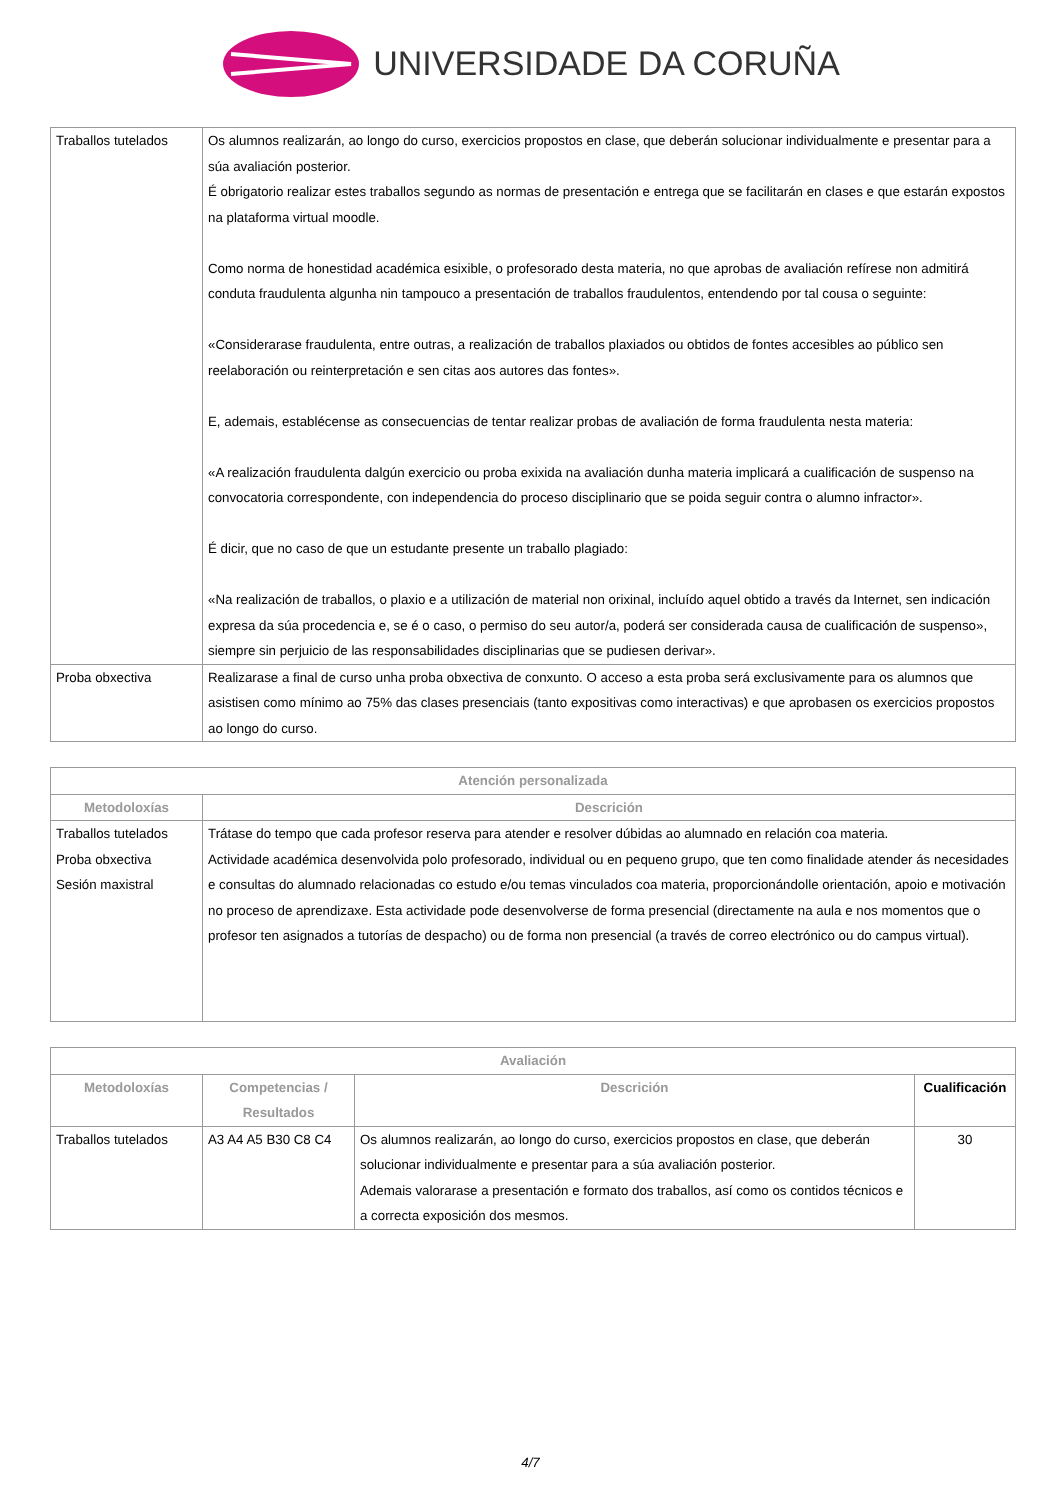UNIVERSIDADE DA CORUÑA
| Traballos tutelados | Os alumnos realizarán, ao longo do curso, exercicios propostos en clase, que deberán solucionar individualmente e presentar para a súa avaliación posterior. É obrigatorio realizar estes traballos segundo as normas de presentación e entrega que se facilitarán en clases e que estarán expostos na plataforma virtual moodle. Como norma de honestidad académica esixible, o profesorado desta materia, no que aprobas de avaliación refírese non admitirá conduta fraudulenta algunha nin tampouco a presentación de traballos fraudulentos, entendendo por tal cousa o seguinte: «Considerarase fraudulenta, entre outras, a realización de traballos plaxiados ou obtidos de fontes accesibles ao público sen reelaboración ou reinterpretación e sen citas aos autores das fontes». E, ademais, establécense as consecuencias de tentar realizar probas de avaliación de forma fraudulenta nesta materia: «A realización fraudulenta dalgún exercicio ou proba exixida na avaliación dunha materia implicará a cualificación de suspenso na convocatoria correspondente, con independencia do proceso disciplinario que se poida seguir contra o alumno infractor». É dicir, que no caso de que un estudante presente un traballo plagiado: «Na realización de traballos, o plaxio e a utilización de material non orixinal, incluído aquel obtido a través da Internet, sen indicación expresa da súa procedencia e, se é o caso, o permiso do seu autor/a, poderá ser considerada causa de cualificación de suspenso», siempre sin perjuicio de las responsabilidades disciplinarias que se pudiesen derivar». |
| Proba obxectiva | Realizarase a final de curso unha proba obxectiva de conxunto. O acceso a esta proba será exclusivamente para os alumnos que asistisen como mínimo ao 75% das clases presenciais (tanto expositivas como interactivas) e que aprobasen os exercicios propostos ao longo do curso. |
| Atención personalizada | |
| --- | --- |
| Metodoloxías | Descrición |
| Traballos tutelados Proba obxectiva Sesión maxistral | Trátase do tempo que cada profesor reserva para atender e resolver dúbidas ao alumnado en relación coa materia. Actividade académica desenvolvida polo profesorado, individual ou en pequeno grupo, que ten como finalidade atender ás necesidades e consultas do alumnado relacionadas co estudo e/ou temas vinculados coa materia, proporcionándolle orientación, apoio e motivación no proceso de aprendizaxe. Esta actividade pode desenvolverse de forma presencial (directamente na aula e nos momentos que o profesor ten asignados a tutorías de despacho) ou de forma non presencial (a través de correo electrónico ou do campus virtual). |
| Avaliación | | | |
| --- | --- | --- | --- |
| Metodoloxías | Competencias / Resultados | Descrición | Cualificación |
| Traballos tutelados | A3 A4 A5 B30 C8 C4 | Os alumnos realizarán, ao longo do curso, exercicios propostos en clase, que deberán solucionar individualmente e presentar para a súa avaliación posterior. Ademais valorarase a presentación e formato dos traballos, así como os contidos técnicos e a correcta exposición dos mesmos. | 30 |
4/7